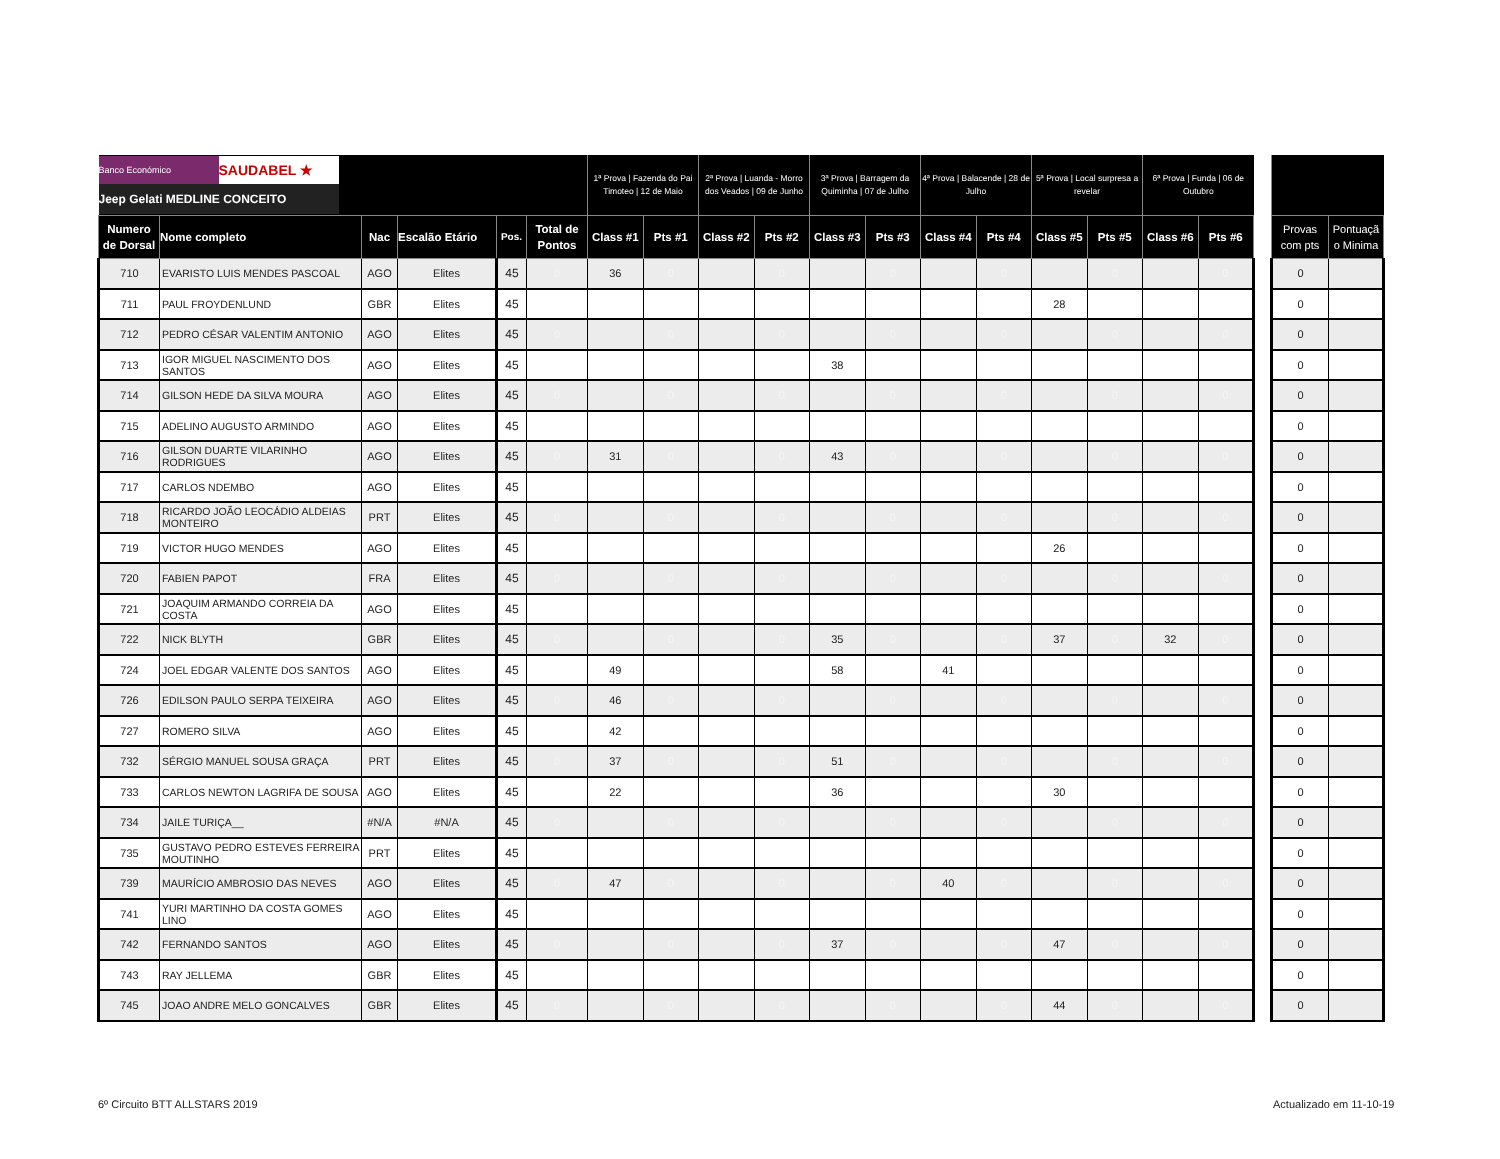| Banco Económico SAUDABEL ★ Jeep Gelati MEDLINE CONCEITO | | | | | | 1ª Prova / Fazenda do Pai Timoteo / 12 de Maio | | 2ª Prova / Luanda - Morro dos Veados / 09 de Junho | | 3ª Prova / Barragem da Quiminha / 07 de Julho | | 4ª Prova / Balacende / 28 de Julho | | 5ª Prova / Local surpresa a revelar | | 6ª Prova / Funda / 06 de Outubro | | | | |
| --- | --- | --- | --- | --- | --- | --- | --- | --- | --- | --- | --- | --- | --- | --- | --- | --- | --- | --- | --- | --- |
| Numero de Dorsal | Nome completo | Nac | Escalão Etário | Pos. | Total de Pontos | Class #1 | Pts #1 | Class #2 | Pts #2 | Class #3 | Pts #3 | Class #4 | Pts #4 | Class #5 | Pts #5 | Class #6 | Pts #6 | | Provas com pts | Pontuaçã o Minima |
| 710 | EVARISTO LUIS MENDES PASCOAL | AGO | Elites | 45 | 0 | 36 | 0 | | 0 | | 0 | | 0 | | 0 | | 0 | | 0 | |
| 711 | PAUL FROYDENLUND | GBR | Elites | 45 | | | | | | | | | | 28 | | | | | 0 | |
| 712 | PEDRO CÉSAR VALENTIM ANTONIO | AGO | Elites | 45 | 0 | | 0 | | 0 | | 0 | | 0 | | 0 | | 0 | | 0 | |
| 713 | IGOR MIGUEL NASCIMENTO DOS SANTOS | AGO | Elites | 45 | | | | | | 38 | | | | | | | | | 0 | |
| 714 | GILSON HEDE DA SILVA MOURA | AGO | Elites | 45 | 0 | | 0 | | 0 | | 0 | | 0 | | 0 | | 0 | | 0 | |
| 715 | ADELINO AUGUSTO ARMINDO | AGO | Elites | 45 | | | | | | | | | | | | | | | 0 | |
| 716 | GILSON DUARTE VILARINHO RODRIGUES | AGO | Elites | 45 | 0 | 31 | 0 | | 0 | 43 | 0 | | 0 | | 0 | | 0 | | 0 | |
| 717 | CARLOS NDEMBO | AGO | Elites | 45 | | | | | | | | | | | | | | | 0 | |
| 718 | RICARDO JOÃO LEOCÁDIO ALDEIAS MONTEIRO | PRT | Elites | 45 | 0 | | 0 | | 0 | | 0 | | 0 | | 0 | | 0 | | 0 | |
| 719 | VICTOR HUGO MENDES | AGO | Elites | 45 | | | | | | | | | | 26 | | | | | 0 | |
| 720 | FABIEN PAPOT | FRA | Elites | 45 | 0 | | 0 | | 0 | | 0 | | 0 | | 0 | | 0 | | 0 | |
| 721 | JOAQUIM ARMANDO CORREIA DA COSTA | AGO | Elites | 45 | | | | | | | | | | | | | | | 0 | |
| 722 | NICK BLYTH | GBR | Elites | 45 | 0 | | 0 | | 0 | 35 | 0 | | 0 | 37 | 0 | 32 | 0 | | 0 | |
| 724 | JOEL EDGAR VALENTE DOS SANTOS | AGO | Elites | 45 | | 49 | | | | 58 | | 41 | | | | | | | 0 | |
| 726 | EDILSON PAULO SERPA TEIXEIRA | AGO | Elites | 45 | 0 | 46 | 0 | | 0 | | 0 | | 0 | | 0 | | 0 | | 0 | |
| 727 | ROMERO SILVA | AGO | Elites | 45 | | 42 | | | | | | | | | | | | | 0 | |
| 732 | SÉRGIO MANUEL SOUSA GRAÇA | PRT | Elites | 45 | 0 | 37 | 0 | | 0 | 51 | 0 | | 0 | | 0 | | 0 | | 0 | |
| 733 | CARLOS NEWTON LAGRIFA DE SOUSA | AGO | Elites | 45 | | 22 | | | | 36 | | | | 30 | | | | | 0 | |
| 734 | JAILE TURIÇA__ | #N/A | #N/A | 45 | 0 | | 0 | | 0 | | 0 | | 0 | | 0 | | 0 | | 0 | |
| 735 | GUSTAVO PEDRO ESTEVES FERREIRA MOUTINHO | PRT | Elites | 45 | | | | | | | | | | | | | | | 0 | |
| 739 | MAURÍCIO AMBROSIO DAS NEVES | AGO | Elites | 45 | 0 | 47 | 0 | | 0 | | 0 | 40 | 0 | | 0 | | 0 | | 0 | |
| 741 | YURI MARTINHO DA COSTA GOMES LINO | AGO | Elites | 45 | | | | | | | | | | | | | | | 0 | |
| 742 | FERNANDO SANTOS | AGO | Elites | 45 | 0 | | 0 | | 0 | 37 | 0 | | 0 | 47 | 0 | | 0 | | 0 | |
| 743 | RAY JELLEMA | GBR | Elites | 45 | | | | | | | | | | | | | | | 0 | |
| 745 | JOAO ANDRE MELO GONCALVES | GBR | Elites | 45 | 0 | | 0 | | 0 | | 0 | | 0 | 44 | 0 | | 0 | | 0 | |
6º Circuito BTT ALLSTARS 2019 Actualizado em 11-10-19